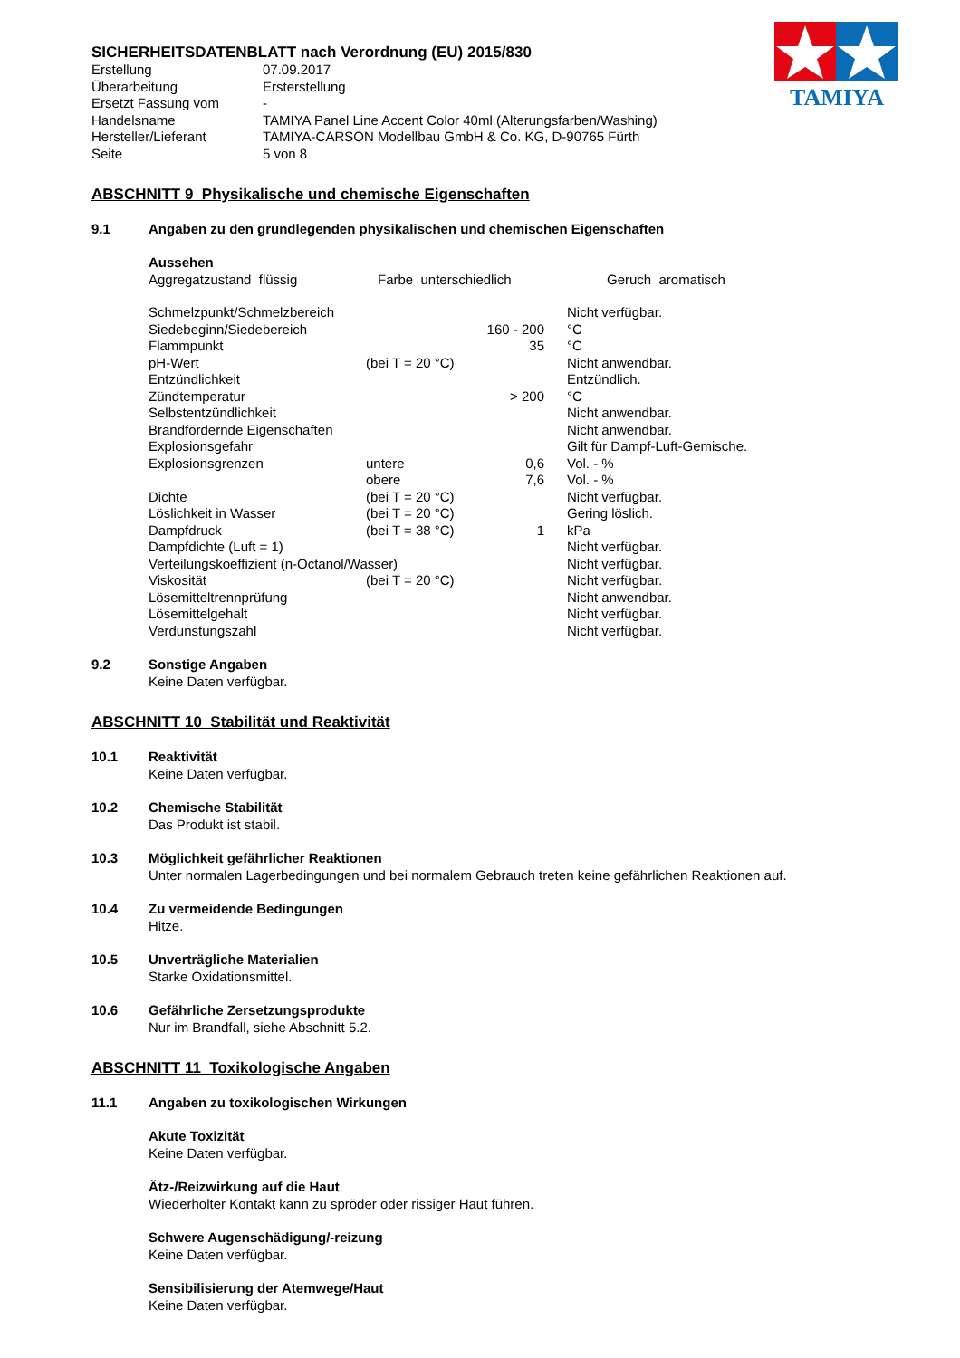TAMIYA
SICHERHEITSDATENBLATT nach Verordnung (EU) 2015/830
| Erstellung | 07.09.2017 |
| Überarbeitung | Ersterstellung |
| Ersetzt Fassung vom | - |
| Handelsname | TAMIYA Panel Line Accent Color 40ml (Alterungsfarben/Washing) |
| Hersteller/Lieferant | TAMIYA-CARSON Modellbau GmbH & Co. KG, D-90765 Fürth |
| Seite | 5 von 8 |
ABSCHNITT 9 Physikalische und chemische Eigenschaften
9.1 Angaben zu den grundlegenden physikalischen und chemischen Eigenschaften
Aussehen
Aggregatzustand flüssig Farbe unterschiedlich Geruch aromatisch
| Schmelzpunkt/Schmelzbereich | | | Nicht verfügbar. |
| Siedebeginn/Siedebereich | | 160 - 200 | °C |
| Flammpunkt | | 35 | °C |
| pH-Wert | (bei T = 20 °C) | | Nicht anwendbar. |
| Entzündlichkeit | | | Entzündlich. |
| Zündtemperatur | | > 200 | °C |
| Selbstentzündlichkeit | | | Nicht anwendbar. |
| Brandfördernde Eigenschaften | | | Nicht anwendbar. |
| Explosionsgefahr | | | Gilt für Dampf-Luft-Gemische. |
| Explosionsgrenzen | untere | 0,6 | Vol. - % |
| | obere | 7,6 | Vol. - % |
| Dichte | (bei T = 20 °C) | | Nicht verfügbar. |
| Löslichkeit in Wasser | (bei T = 20 °C) | | Gering löslich. |
| Dampfdruck | (bei T = 38 °C) | 1 | kPa |
| Dampfdichte (Luft = 1) | | | Nicht verfügbar. |
| Verteilungskoeffizient (n-Octanol/Wasser) | | | Nicht verfügbar. |
| Viskosität | (bei T = 20 °C) | | Nicht verfügbar. |
| Lösemitteltrennprüfung | | | Nicht anwendbar. |
| Lösemittelgehalt | | | Nicht verfügbar. |
| Verdunstungszahl | | | Nicht verfügbar. |
9.2 Sonstige Angaben
Keine Daten verfügbar.
ABSCHNITT 10 Stabilität und Reaktivität
10.1 Reaktivität
Keine Daten verfügbar.
10.2 Chemische Stabilität
Das Produkt ist stabil.
10.3 Möglichkeit gefährlicher Reaktionen
Unter normalen Lagerbedingungen und bei normalem Gebrauch treten keine gefährlichen Reaktionen auf.
10.4 Zu vermeidende Bedingungen
Hitze.
10.5 Unverträgliche Materialien
Starke Oxidationsmittel.
10.6 Gefährliche Zersetzungsprodukte
Nur im Brandfall, siehe Abschnitt 5.2.
ABSCHNITT 11 Toxikologische Angaben
11.1 Angaben zu toxikologischen Wirkungen
Akute Toxizität
Keine Daten verfügbar.
Ätz-/Reizwirkung auf die Haut
Wiederholter Kontakt kann zu spröder oder rissiger Haut führen.
Schwere Augenschädigung/-reizung
Keine Daten verfügbar.
Sensibilisierung der Atemwege/Haut
Keine Daten verfügbar.